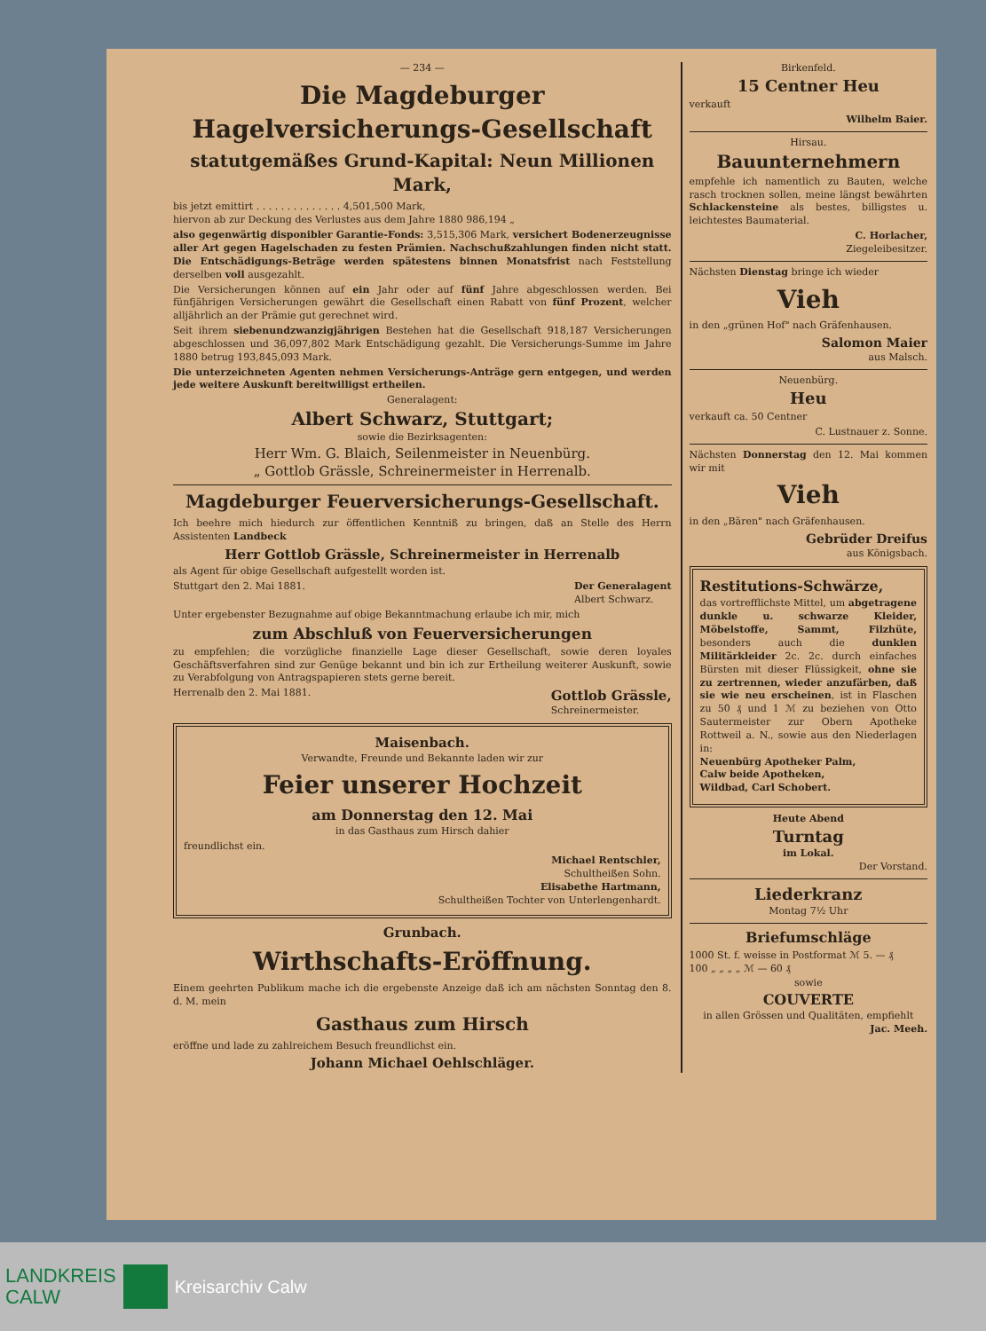— 234 —
Die Magdeburger
Hagelversicherungs-Gesellschaft
statutgemäßes Grund-Kapital: Neun Millionen Mark,
bis jetzt emittirt . . . . . . . . . . . . . . 4,501,500 Mark,
hiervon ab zur Deckung des Verlustes aus dem Jahre 1880 986,194 „
also gegenwärtig disponibler Garantie-Fonds: 3,515,306 Mark, versichert Bodenerzeugnisse aller Art gegen Hagelschaden zu festen Prämien. Nachschußzahlungen finden nicht statt. Die Entschädigungs-Beträge werden spätestens binnen Monatsfrist nach Feststellung derselben voll ausgezahlt.
Die Versicherungen können auf ein Jahr oder auf fünf Jahre abgeschlossen werden. Bei fünfjährigen Versicherungen gewährt die Gesellschaft einen Rabatt von fünf Prozent, welcher alljährlich an der Prämie gut gerechnet wird.
Seit ihrem siebenundzwanzigjährigen Bestehen hat die Gesellschaft 918,187 Versicherungen abgeschlossen und 36,097,802 Mark Entschädigung gezahlt. Die Versicherungs-Summe im Jahre 1880 betrug 193,845,093 Mark.
Die unterzeichneten Agenten nehmen Versicherungs-Anträge gern entgegen, und werden jede weitere Auskunft bereitwilligst ertheilen.
Generalagent:
Albert Schwarz, Stuttgart;
sowie die Bezirksagenten:
Herr Wm. G. Blaich, Seilenmeister in Neuenbürg.
„ Gottlob Grässle, Schreinermeister in Herrenalb.
Magdeburger Feuerversicherungs-Gesellschaft.
Ich beehre mich hiedurch zur öffentlichen Kenntniß zu bringen, daß an Stelle des Herrn Assistenten Landbeck
Herr Gottlob Grässle, Schreinermeister in Herrenalb
als Agent für obige Gesellschaft aufgestellt worden ist.
Stuttgart den 2. Mai 1881. Der Generalagent
Albert Schwarz.
Unter ergebenster Bezugnahme auf obige Bekanntmachung erlaube ich mir, mich
zum Abschluß von Feuerversicherungen
zu empfehlen; die vorzügliche finanzielle Lage dieser Gesellschaft, sowie deren loyales Geschäftsverfahren sind zur Genüge bekannt und bin ich zur Ertheilung weiterer Auskunft, sowie zu Verabfolgung von Antragspapieren stets gerne bereit.
Herrenalb den 2. Mai 1881. Gottlob Grässle,
Schreinermeister.
Maisenbach.
Verwandte, Freunde und Bekannte laden wir zur
Feier unserer Hochzeit
am Donnerstag den 12. Mai
in das Gasthaus zum Hirsch dahier
freundlichst ein.
Michael Rentschler,
Schultheißen Sohn.
Elisabethe Hartmann,
Schultheißen Tochter von Unterlengenhardt.
Grunbach.
Wirthschafts-Eröffnung.
Einem geehrten Publikum mache ich die ergebenste Anzeige daß ich am nächsten Sonntag den 8. d. M. mein
Gasthaus zum Hirsch
eröffne und lade zu zahlreichem Besuch freundlichst ein.
Johann Michael Oehlschläger.
Birkenfeld.
15 Centner Heu
verkauft
Wilhelm Baier.
Hirsau.
Bauunternehmern
empfehle ich namentlich zu Bauten, welche rasch trocknen sollen, meine längst bewährten Schlackensteine als bestes, billigstes u. leichtestes Baumaterial.
C. Horlacher,
Ziegeleibesitzer.
Nächsten Dienstag bringe ich wieder
Vieh
in den „grünen Hof" nach Gräfenhausen.
Salomon Maier
aus Malsch.
Neuenbürg.
Heu
verkauft ca. 50 Centner
C. Lustnauer z. Sonne.
Nächsten Donnerstag den 12. Mai kommen wir mit
Vieh
in den „Bären" nach Gräfenhausen.
Gebrüder Dreifus
aus Königsbach.
Restitutions-Schwärze,
das vortrefflichste Mittel, um abgetragene dunkle u. schwarze Kleider, Möbelstoffe, Sammt, Filzhüte, besonders auch die dunklen Militärkleider 2c. 2c. durch einfaches Bürsten mit dieser Flüssigkeit, ohne sie zu zertrennen, wieder anzufärben, daß sie wie neu erscheinen, ist in Flaschen zu 50 ₰ und 1 ℳ zu beziehen von Otto Sautermeister zur Obern Apotheke Rottweil a. N., sowie aus den Niederlagen in:
Neuenbürg Apotheker Palm,
Calw beide Apotheken,
Wildbad, Carl Schobert.
Heute Abend
Turntag
im Lokal.
Der Vorstand.
Liederkranz
Montag 7½ Uhr
Briefumschläge
1000 St. f. weisse in Postformat ℳ 5. — ₰
100 „ „ „ „ ℳ — 60 ₰
sowie
COUVERTE
in allen Grössen und Qualitäten, empfiehlt
Jac. Meeh.
LANDKREIS
CALW
Kreisarchiv Calw